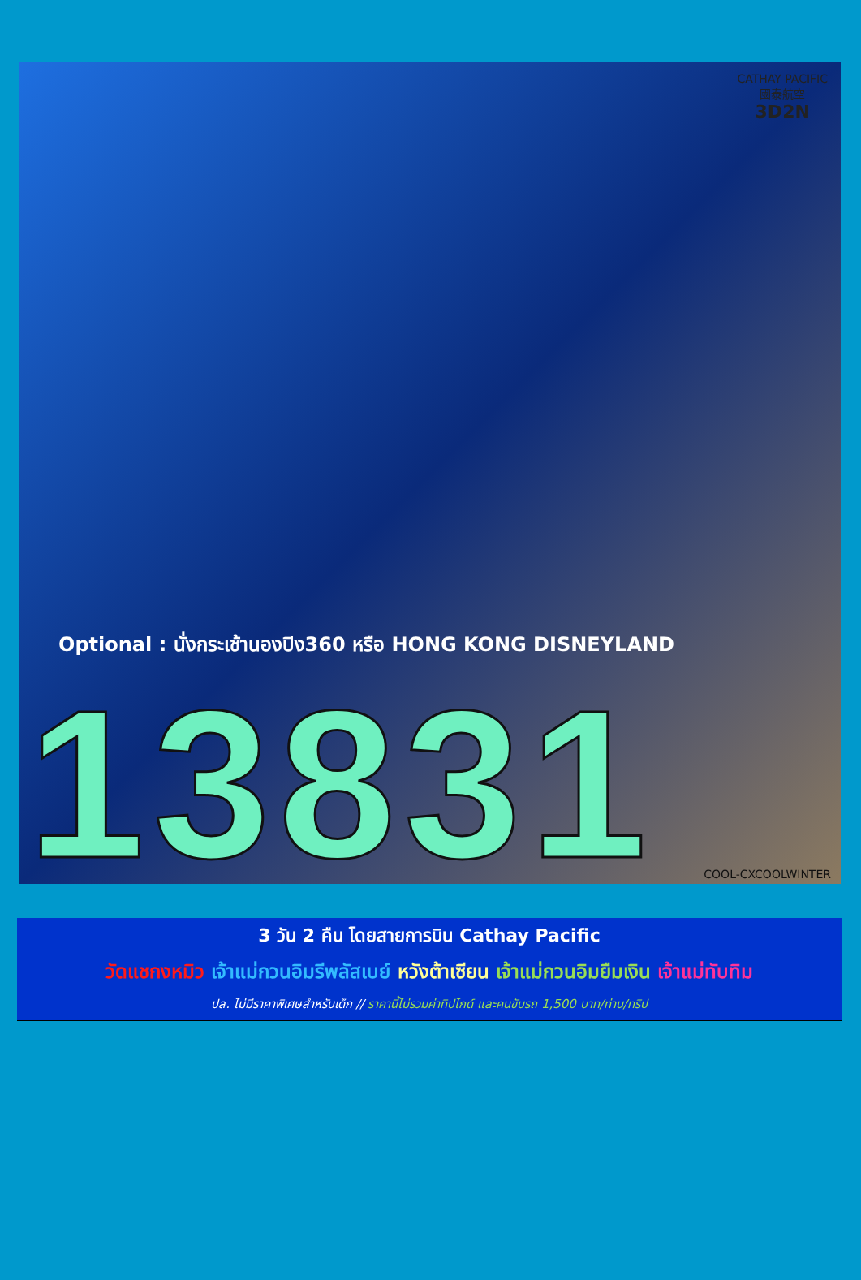CATHAY PACIFIC
國泰航空
3D2N
Optional : นั่งกระเช้านองปิง360 หรือ HONG KONG DISNEYLAND
13831 COOL-CXCOOLWINTER
3 วัน 2 คืน โดยสายการบิน Cathay Pacific
วัดแชกงหมิว เจ้าแม่กวนอิมรีพลัสเบย์ หวังต้าเซียน เจ้าแม่กวนอิมยืมเงิน เจ้าแม่ทับทิม
ปล. ไม่มีราคาพิเศษสำหรับเด็ก // ราคานี้ไม่รวมค่าทิปไกด์ และคนขับรถ 1,500 บาท/ท่าน/ทริป